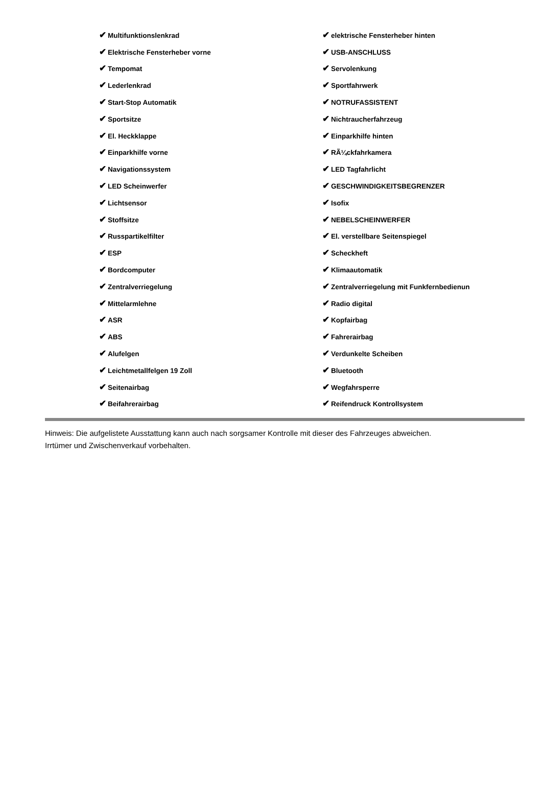| ✔ Multifunktionslenkrad | ✔ elektrische Fensterheber hinten |
| ✔ Elektrische Fensterheber vorne | ✔ USB-ANSCHLUSS |
| ✔ Tempomat | ✔ Servolenkung |
| ✔ Lederlenkrad | ✔ Sportfahrwerk |
| ✔ Start-Stop Automatik | ✔ NOTRUFASSISTENT |
| ✔ Sportsitze | ✔ Nichtraucherfahrzeug |
| ✔ El. Heckklappe | ✔ Einparkhilfe hinten |
| ✔ Einparkhilfe vorne | ✔ RÃ¼ckfahrkamera |
| ✔ Navigationssystem | ✔ LED Tagfahrlicht |
| ✔ LED Scheinwerfer | ✔ GESCHWINDIGKEITSBEGRENZER |
| ✔ Lichtsensor | ✔ Isofix |
| ✔ Stoffsitze | ✔ NEBELSCHEINWERFER |
| ✔ Russpartikelfilter | ✔ El. verstellbare Seitenspiegel |
| ✔ ESP | ✔ Scheckheft |
| ✔ Bordcomputer | ✔ Klimaautomatik |
| ✔ Zentralverriegelung | ✔ Zentralverriegelung mit Funkfernbedienun |
| ✔ Mittelarmlehne | ✔ Radio digital |
| ✔ ASR | ✔ Kopfairbag |
| ✔ ABS | ✔ Fahrerairbag |
| ✔ Alufelgen | ✔ Verdunkelte Scheiben |
| ✔ Leichtmetallfelgen 19 Zoll | ✔ Bluetooth |
| ✔ Seitenairbag | ✔ Wegfahrsperre |
| ✔ Beifahrerairbag | ✔ Reifendruck Kontrollsystem |
Hinweis: Die aufgelistete Ausstattung kann auch nach sorgsamer Kontrolle mit dieser des Fahrzeuges abweichen. Irrtümer und Zwischenverkauf vorbehalten.